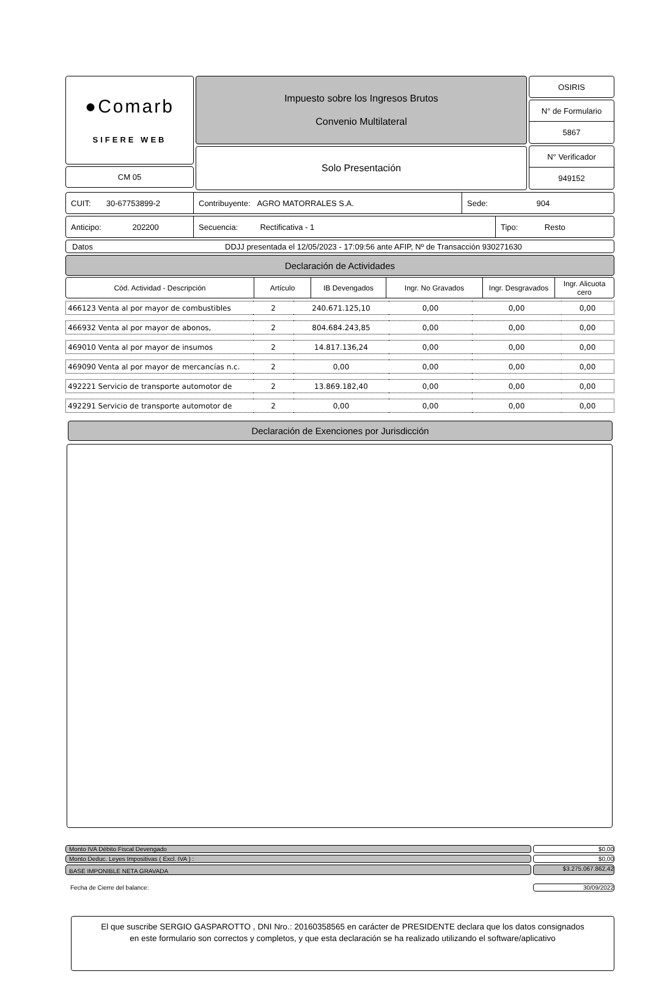●Comarb
SIFERE WEB
CM 05
Impuesto sobre los Ingresos Brutos
Convenio Multilateral
Solo Presentación
OSIRIS
N° de Formulario
5867
N° Verificador
949152
CUIT: 30-67753899-2 Contribuyente: AGRO MATORRALES S.A.
Sede: 904
Anticipo: 202200
Secuencia: Rectificativa - 1
Tipo: Resto
Datos DDJJ presentada el 12/05/2023 - 17:09:56 ante AFIP, Nº de Transacción 930271630
Declaración de Actividades
| Cód. Actividad - Descripción | Artículo | IB Devengados | Ingr. No Gravados | Ingr. Desgravados | Ingr. Alicuota cero |
| --- | --- | --- | --- | --- | --- |
| 466123 Venta al por mayor de combustibles | 2 | 240.671.125,10 | 0,00 | 0,00 | 0,00 |
| 466932 Venta al por mayor de abonos, | 2 | 804.684.243,85 | 0,00 | 0,00 | 0,00 |
| 469010 Venta al por mayor de insumos | 2 | 14.817.136,24 | 0,00 | 0,00 | 0,00 |
| 469090 Venta al por mayor de mercancías n.c. | 2 | 0,00 | 0,00 | 0,00 | 0,00 |
| 492221 Servicio de transporte automotor de | 2 | 13.869.182,40 | 0,00 | 0,00 | 0,00 |
| 492291 Servicio de transporte automotor de | 2 | 0,00 | 0,00 | 0,00 | 0,00 |
Declaración de Exenciones por Jurisdicción
Monto IVA Débito Fiscal Devengado
$0,00
Monto Deduc. Leyes Impositivas ( Excl. IVA ) :
$0,00
BASE IMPONIBLE NETA GRAVADA
$3.275.067.862,42
Fecha de Cierre del balance: 30/09/2022
El que suscribe SERGIO GASPAROTTO , DNI Nro.: 20160358565 en carácter de PRESIDENTE declara que los datos consignados
en este formulario son correctos y completos, y que esta declaración se ha realizado utilizando el software/aplicativo